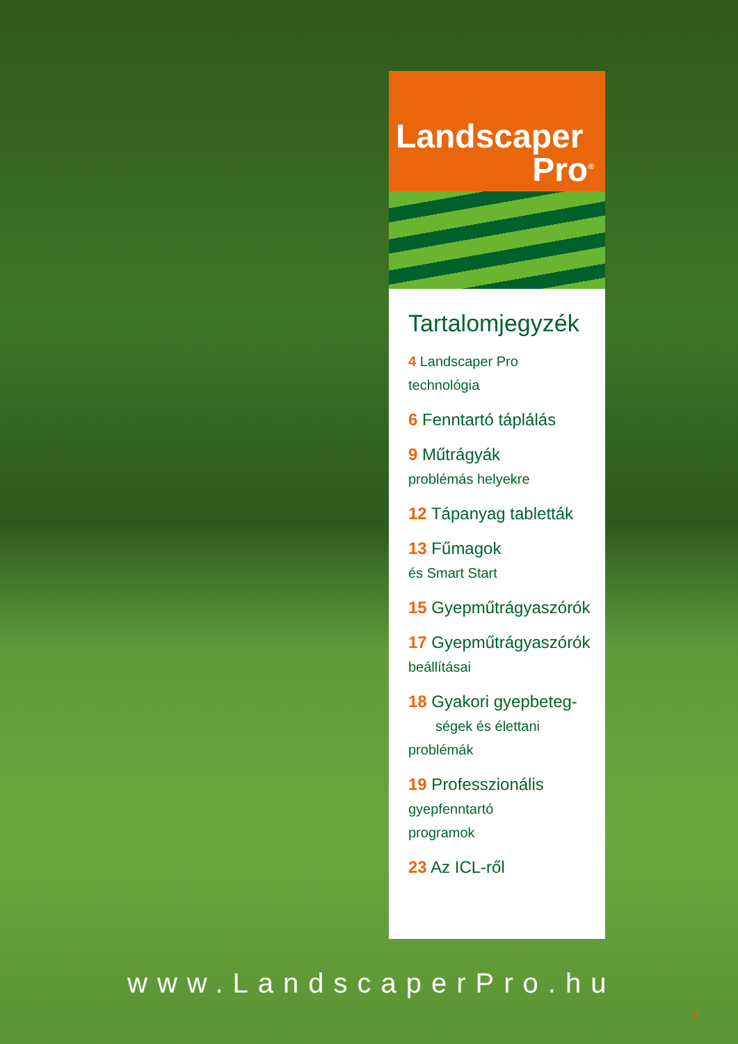Landscaper
Pro<sup>®</sup>
Tartalomjegyzék
4 Landscaper Pro
technológia
6 Fenntartó táplálás
9 Műtrágyák
problémás helyekre
12 Tápanyag tabletták
13 Fűmagok
és Smart Start
15 Gyepműtrágyaszórók
17 Gyepműtrágyaszórók
beállításai
18 Gyakori gyepbeteg-
ségek és élettani
problémák
19 Professzionális
gyepfenntartó
programok
23 Az ICL-ről
www.LandscaperPro.hu
3